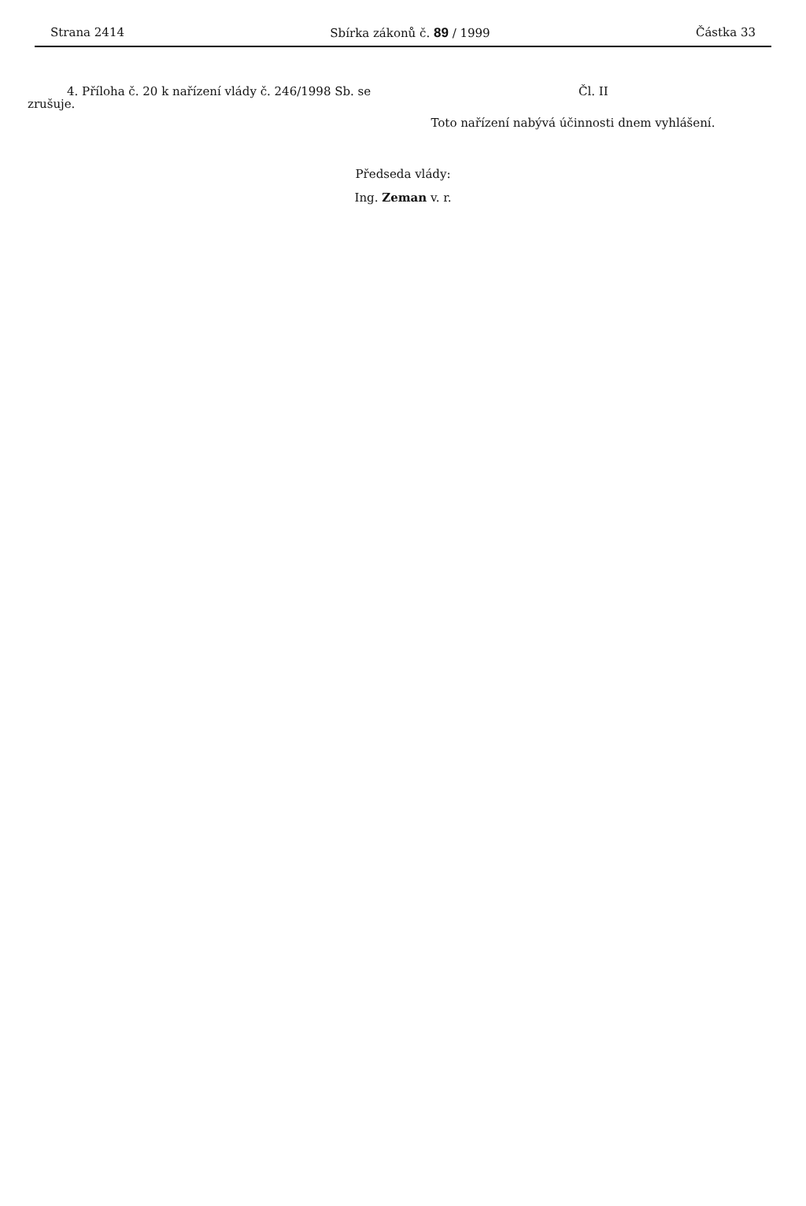Strana 2414 Sbírka zákonů č. 89 / 1999 Částka 33
4. Příloha č. 20 k nařízení vlády č. 246/1998 Sb. se zrušuje.
Čl. II
Toto nařízení nabývá účinnosti dnem vyhlášení.
Předseda vlády:
Ing. Zeman v. r.